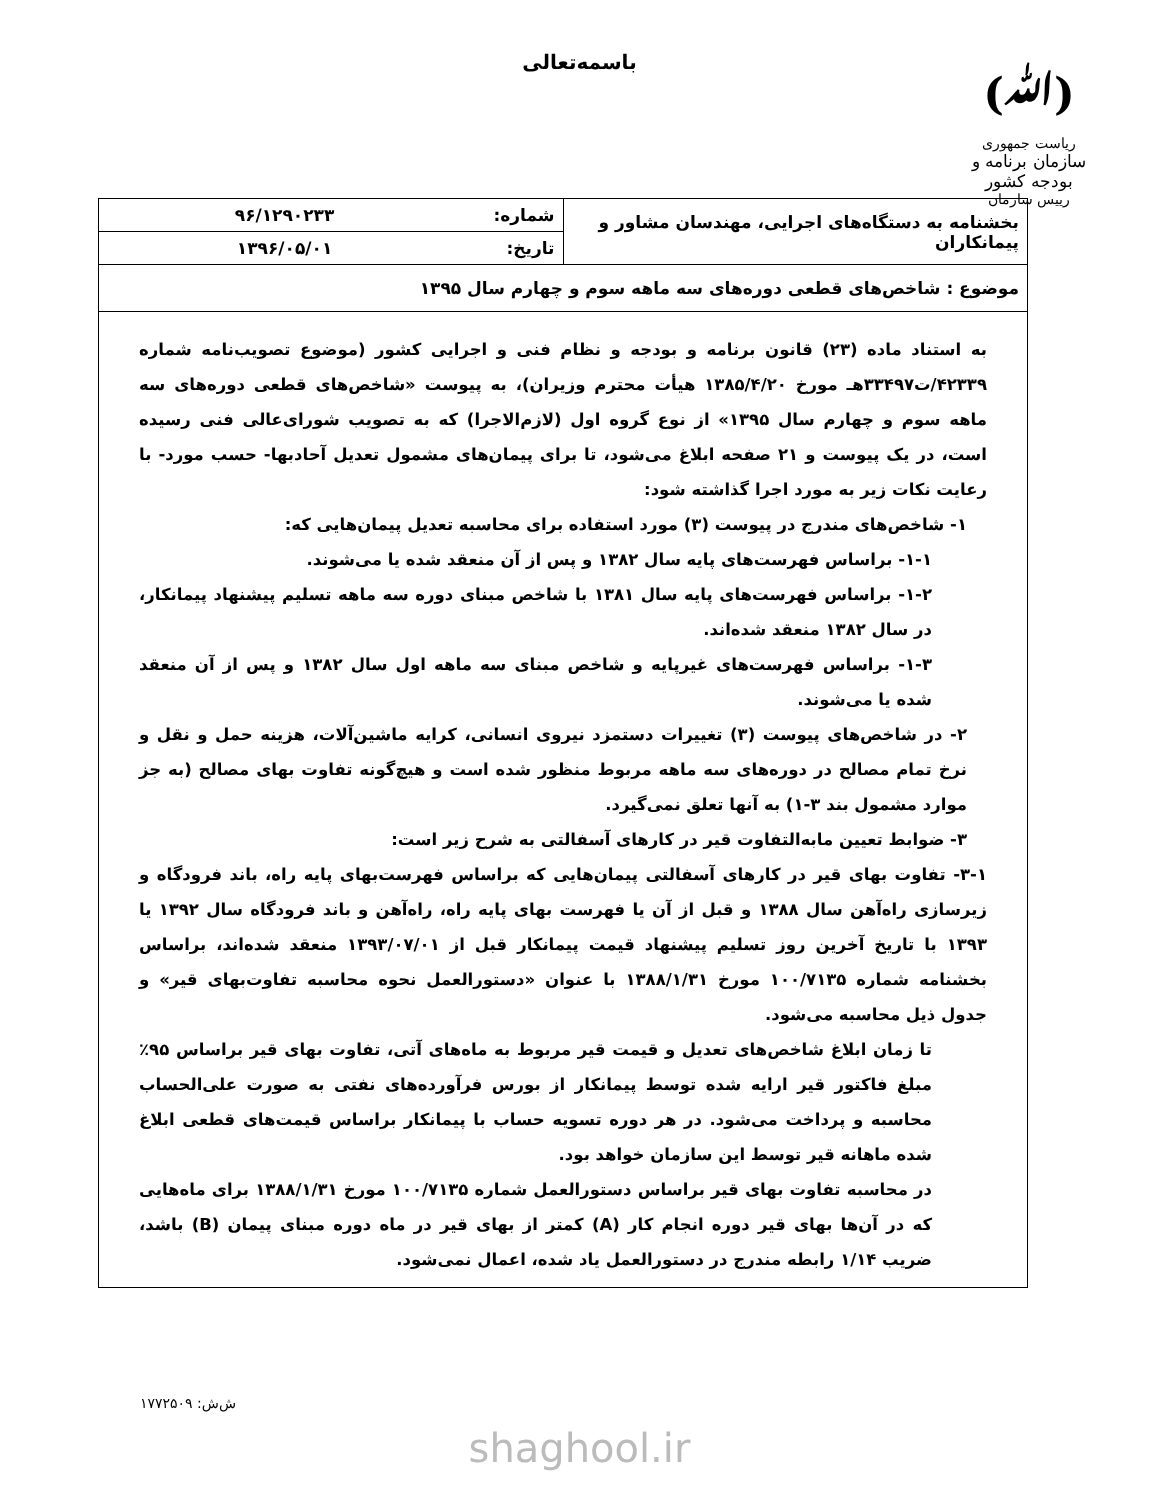(ﷲ)
ریاست جمهوری
سازمان برنامه و بودجه کشور
رییس سازمان
باسمه‌تعالی
| بخشنامه به دستگاه‌های اجرایی، مهندسان مشاور و پیمانکاران | شماره: | ۹۶/۱۲۹۰۲۳۳ |
| | تاریخ: | ۱۳۹۶/۰۵/۰۱ |
| موضوع : شاخص‌های قطعی دوره‌های سه ماهه سوم و چهارم سال ۱۳۹۵ | | |
| به استناد ماده (۲۳) قانون برنامه و بودجه و نظام فنی و اجرایی کشور (موضوع تصویب‌نامه شماره ۴۲۳۳۹/ت۳۳۴۹۷هـ مورخ ۱۳۸۵/۴/۲۰ هیأت محترم وزیران)، به پیوست «شاخص‌های قطعی دوره‌های سه ماهه سوم و چهارم سال ۱۳۹۵» از نوع گروه اول (لازم‌الاجرا) که به تصویب شورای‌عالی فنی رسیده است، در یک پیوست و ۲۱ صفحه ابلاغ می‌شود، تا برای پیمان‌های مشمول تعدیل آحادبها- حسب مورد- با رعایت نکات زیر به مورد اجرا گذاشته شود: ۱- شاخص‌های مندرج در پیوست (۳) مورد استفاده برای محاسبه تعدیل پیمان‌هایی که: ۱-۱- براساس فهرست‌های پایه سال ۱۳۸۲ و پس از آن منعقد شده یا می‌شوند. ۱-۲- براساس فهرست‌های پایه سال ۱۳۸۱ با شاخص مبنای دوره سه ماهه تسلیم پیشنهاد پیمانکار، در سال ۱۳۸۲ منعقد شده‌اند. ۱-۳- براساس فهرست‌های غیرپایه و شاخص مبنای سه ماهه اول سال ۱۳۸۲ و پس از آن منعقد شده یا می‌شوند. ۲- در شاخص‌های پیوست (۳) تغییرات دستمزد نیروی انسانی، کرایه ماشین‌آلات، هزینه حمل و نقل و نرخ تمام مصالح در دوره‌های سه ماهه مربوط منظور شده است و هیچ‌گونه تفاوت بهای مصالح (به جز موارد مشمول بند ۳-۱) به آنها تعلق نمی‌گیرد. ۳- ضوابط تعیین مابه‌التفاوت قیر در کارهای آسفالتی به شرح زیر است: ۳-۱- تفاوت بهای قیر در کارهای آسفالتی پیمان‌هایی که براساس فهرست‌بهای پایه راه، باند فرودگاه و زیرسازی راه‌آهن سال ۱۳۸۸ و قبل از آن یا فهرست بهای پایه راه، راه‌آهن و باند فرودگاه سال ۱۳۹۲ یا ۱۳۹۳ با تاریخ آخرین روز تسلیم پیشنهاد قیمت پیمانکار قبل از ۱۳۹۳/۰۷/۰۱ منعقد شده‌اند، براساس بخشنامه شماره ۱۰۰/۷۱۳۵ مورخ ۱۳۸۸/۱/۳۱ با عنوان «دستورالعمل نحوه محاسبه تفاوت‌بهای قیر» و جدول ذیل محاسبه می‌شود. تا زمان ابلاغ شاخص‌های تعدیل و قیمت قیر مربوط به ماه‌های آتی، تفاوت بهای قیر براساس ۹۵٪ مبلغ فاکتور قیر ارایه شده توسط پیمانکار از بورس فرآورده‌های نفتی به صورت علی‌الحساب محاسبه و پرداخت می‌شود. در هر دوره تسویه حساب با پیمانکار براساس قیمت‌های قطعی ابلاغ شده ماهانه قیر توسط این سازمان خواهد بود. در محاسبه تفاوت بهای قیر براساس دستورالعمل شماره ۱۰۰/۷۱۳۵ مورخ ۱۳۸۸/۱/۳۱ برای ماه‌هایی که در آن‌ها بهای قیر دوره انجام کار (A) کمتر از بهای قیر در ماه دوره مبنای پیمان (B) باشد، ضریب ۱/۱۴ رابطه مندرج در دستورالعمل یاد شده، اعمال نمی‌شود. | | |
ش‌ش: ۱۷۷۲۵۰۹
shaghool.ir